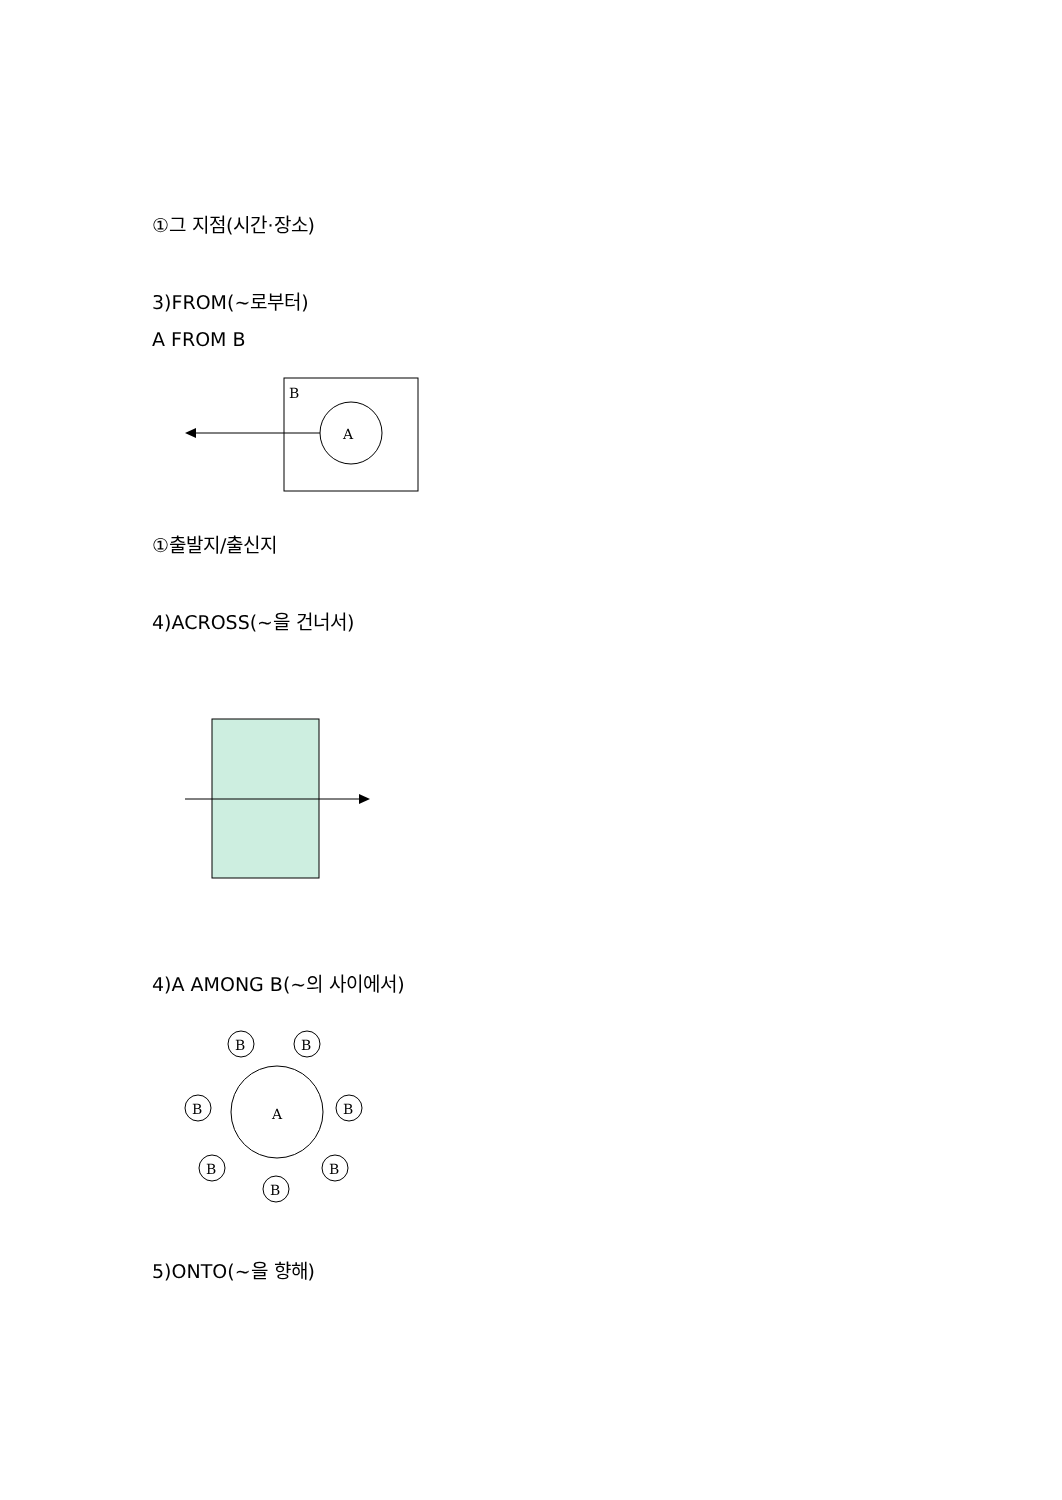①그 지점(시간·장소)
3)FROM(~로부터)
A FROM B
B
A
①출발지/출신지
4)ACROSS(~을 건너서)
4)A AMONG B(~의 사이에서)
A
B
B
B
B
B
B
B
5)ONTO(~을 향해)